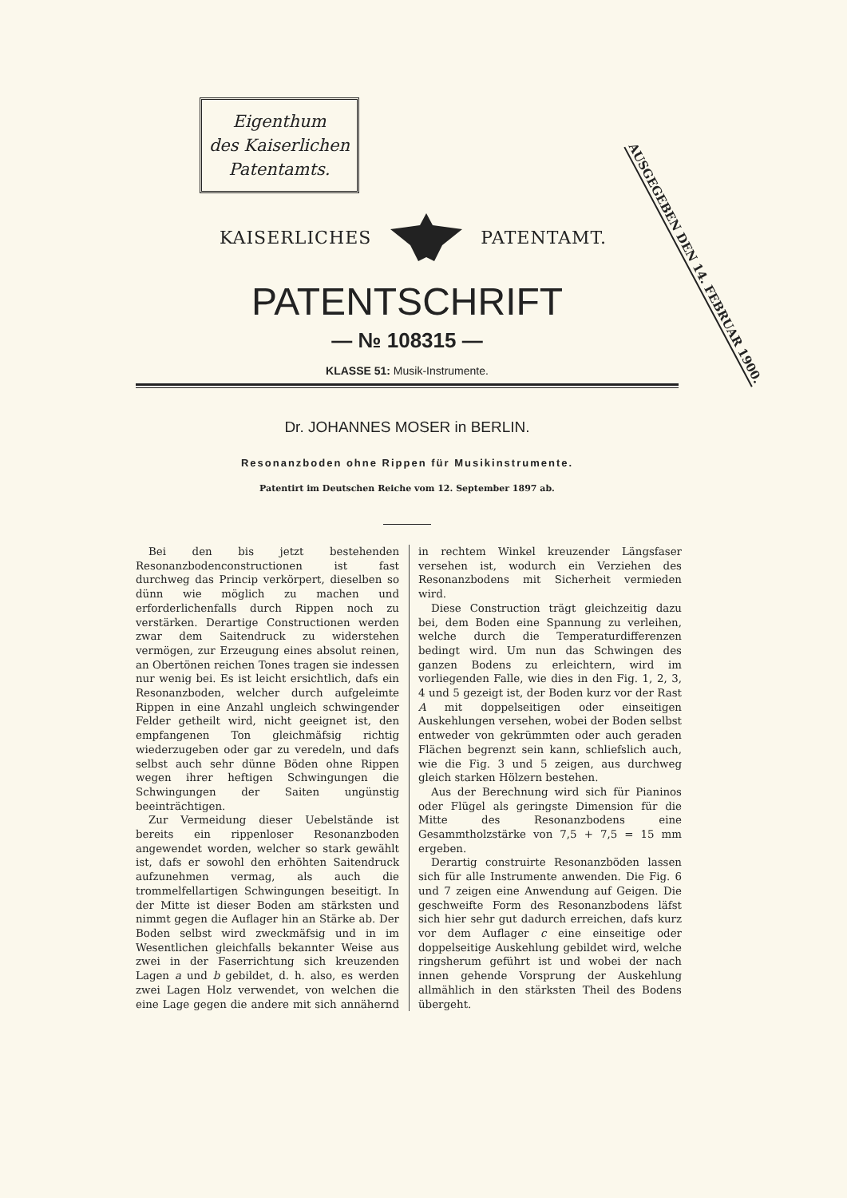Eigenthum
des Kaiserlichen
Patentamts.
AUSGEGEBEN DEN 14. FEBRUAR 1900.
KAISERLICHES PATENTAMT.
PATENTSCHRIFT
— № 108315 —
KLASSE 51: Musik-Instrumente.
Dr. JOHANNES MOSER in BERLIN.
Resonanzboden ohne Rippen für Musikinstrumente.
Patentirt im Deutschen Reiche vom 12. September 1897 ab.
Bei den bis jetzt bestehenden Resonanzbodenconstructionen ist fast durchweg das Princip verkörpert, dieselben so dünn wie möglich zu machen und erforderlichenfalls durch Rippen noch zu verstärken. Derartige Constructionen werden zwar dem Saitendruck zu widerstehen vermögen, zur Erzeugung eines absolut reinen, an Obertönen reichen Tones tragen sie indessen nur wenig bei. Es ist leicht ersichtlich, dafs ein Resonanzboden, welcher durch aufgeleimte Rippen in eine Anzahl ungleich schwingender Felder getheilt wird, nicht geeignet ist, den empfangenen Ton gleichmäfsig richtig wiederzugeben oder gar zu veredeln, und dafs selbst auch sehr dünne Böden ohne Rippen wegen ihrer heftigen Schwingungen die Schwingungen der Saiten ungünstig beeinträchtigen.
Zur Vermeidung dieser Uebelstände ist bereits ein rippenloser Resonanzboden angewendet worden, welcher so stark gewählt ist, dafs er sowohl den erhöhten Saitendruck aufzunehmen vermag, als auch die trommelfellartigen Schwingungen beseitigt. In der Mitte ist dieser Boden am stärksten und nimmt gegen die Auflager hin an Stärke ab. Der Boden selbst wird zweckmäfsig und in im Wesentlichen gleichfalls bekannter Weise aus zwei in der Faserrichtung sich kreuzenden Lagen a und b gebildet, d. h. also, es werden zwei Lagen Holz verwendet, von welchen die eine Lage gegen die andere mit sich annähernd in rechtem Winkel kreuzender Längsfaser versehen ist, wodurch ein Verziehen des Resonanzbodens mit Sicherheit vermieden wird.
Diese Construction trägt gleichzeitig dazu bei, dem Boden eine Spannung zu verleihen, welche durch die Temperaturdifferenzen bedingt wird. Um nun das Schwingen des ganzen Bodens zu erleichtern, wird im vorliegenden Falle, wie dies in den Fig. 1, 2, 3, 4 und 5 gezeigt ist, der Boden kurz vor der Rast A mit doppelseitigen oder einseitigen Auskehlungen versehen, wobei der Boden selbst entweder von gekrümmten oder auch geraden Flächen begrenzt sein kann, schliefslich auch, wie die Fig. 3 und 5 zeigen, aus durchweg gleich starken Hölzern bestehen.
Aus der Berechnung wird sich für Pianinos oder Flügel als geringste Dimension für die Mitte des Resonanzbodens eine Gesammtholzstärke von 7,5 + 7,5 = 15 mm ergeben.
Derartig construirte Resonanzböden lassen sich für alle Instrumente anwenden. Die Fig. 6 und 7 zeigen eine Anwendung auf Geigen. Die geschweifte Form des Resonanzbodens läfst sich hier sehr gut dadurch erreichen, dafs kurz vor dem Auflager c eine einseitige oder doppelseitige Auskehlung gebildet wird, welche ringsherum geführt ist und wobei der nach innen gehende Vorsprung der Auskehlung allmählich in den stärksten Theil des Bodens übergeht.